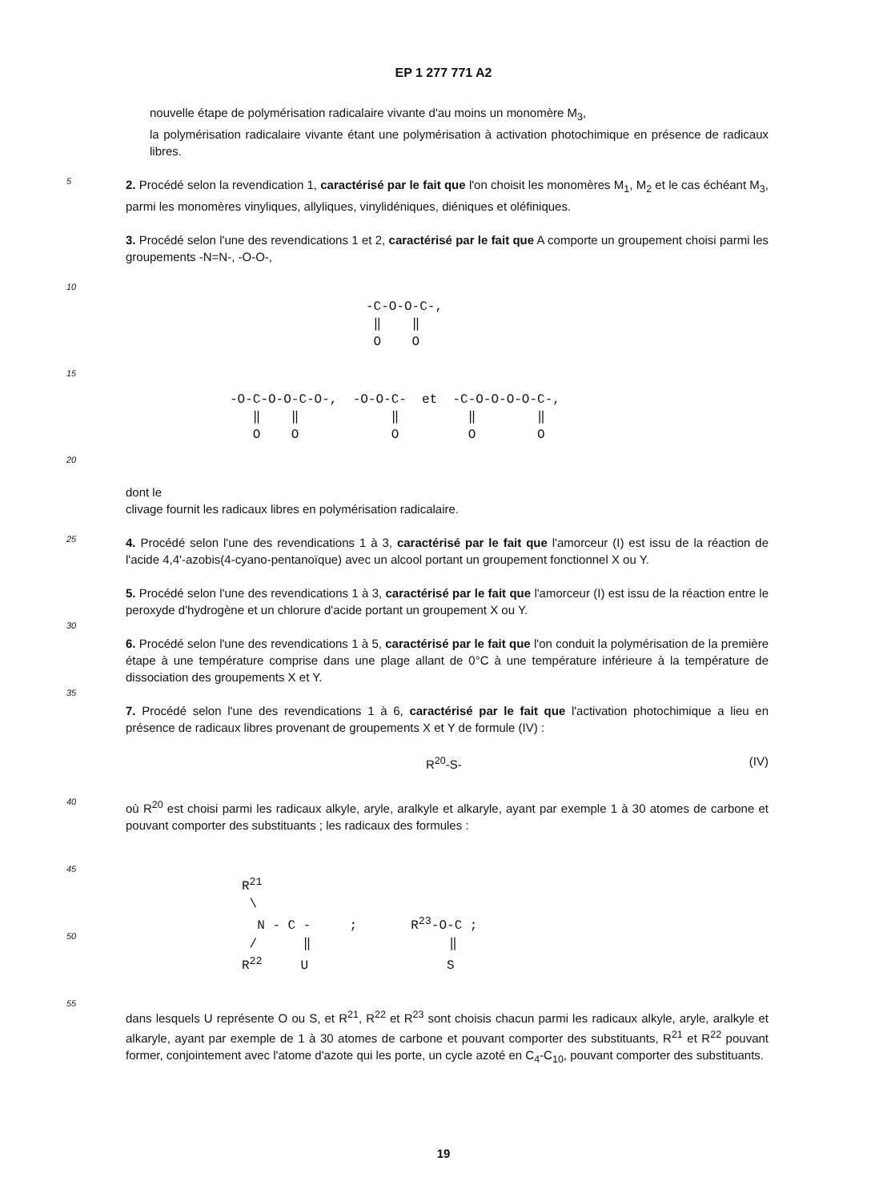EP 1 277 771 A2
nouvelle étape de polymérisation radicalaire vivante d'au moins un monomère M<sub>3</sub>,
la polymérisation radicalaire vivante étant une polymérisation à activation photochimique en présence de radicaux libres.
5
2. Procédé selon la revendication 1, caractérisé par le fait que l'on choisit les monomères M<sub>1</sub>, M<sub>2</sub> et le cas échéant M<sub>3</sub>, parmi les monomères vinyliques, allyliques, vinylidéniques, diéniques et oléfiniques.
3. Procédé selon l'une des revendications 1 et 2, caractérisé par le fait que A comporte un groupement choisi parmi les groupements -N=N-, -O-O-,
10
15
20
-C-O-O-C-,
 ‖    ‖
 O    O
-O-C-O-O-C-O-,  -O-O-C-  et  -C-O-O-O-O-C-,
   ‖    ‖            ‖         ‖        ‖
   O    O            O         O        O
dont le
clivage fournit les radicaux libres en polymérisation radicalaire.
25
30
35
4. Procédé selon l'une des revendications 1 à 3, caractérisé par le fait que l'amorceur (I) est issu de la réaction de l'acide 4,4'-azobis(4-cyano-pentanoïque) avec un alcool portant un groupement fonctionnel X ou Y.
5. Procédé selon l'une des revendications 1 à 3, caractérisé par le fait que l'amorceur (I) est issu de la réaction entre le peroxyde d'hydrogène et un chlorure d'acide portant un groupement X ou Y.
6. Procédé selon l'une des revendications 1 à 5, caractérisé par le fait que l'on conduit la polymérisation de la première étape à une température comprise dans une plage allant de 0°C à une température inférieure à la température de dissociation des groupements X et Y.
7. Procédé selon l'une des revendications 1 à 6, caractérisé par le fait que l'activation photochimique a lieu en présence de radicaux libres provenant de groupements X et Y de formule (IV) :
R<sup>20</sup>-S- (IV)
40
45
50
55
où R<sup>20</sup> est choisi parmi les radicaux alkyle, aryle, aralkyle et alkaryle, ayant par exemple 1 à 30 atomes de carbone et pouvant comporter des substituants ; les radicaux des formules :
R21
 \
  N - C -     ;       R23-O-C ;
 /      ‖                  ‖
R22     U                  S
dans lesquels U représente O ou S, et R<sup>21</sup>, R<sup>22</sup> et R<sup>23</sup> sont choisis chacun parmi les radicaux alkyle, aryle, aralkyle et alkaryle, ayant par exemple de 1 à 30 atomes de carbone et pouvant comporter des substituants, R<sup>21</sup> et R<sup>22</sup> pouvant former, conjointement avec l'atome d'azote qui les porte, un cycle azoté en C<sub>4</sub>-C<sub>10</sub>, pouvant comporter des substituants.
19